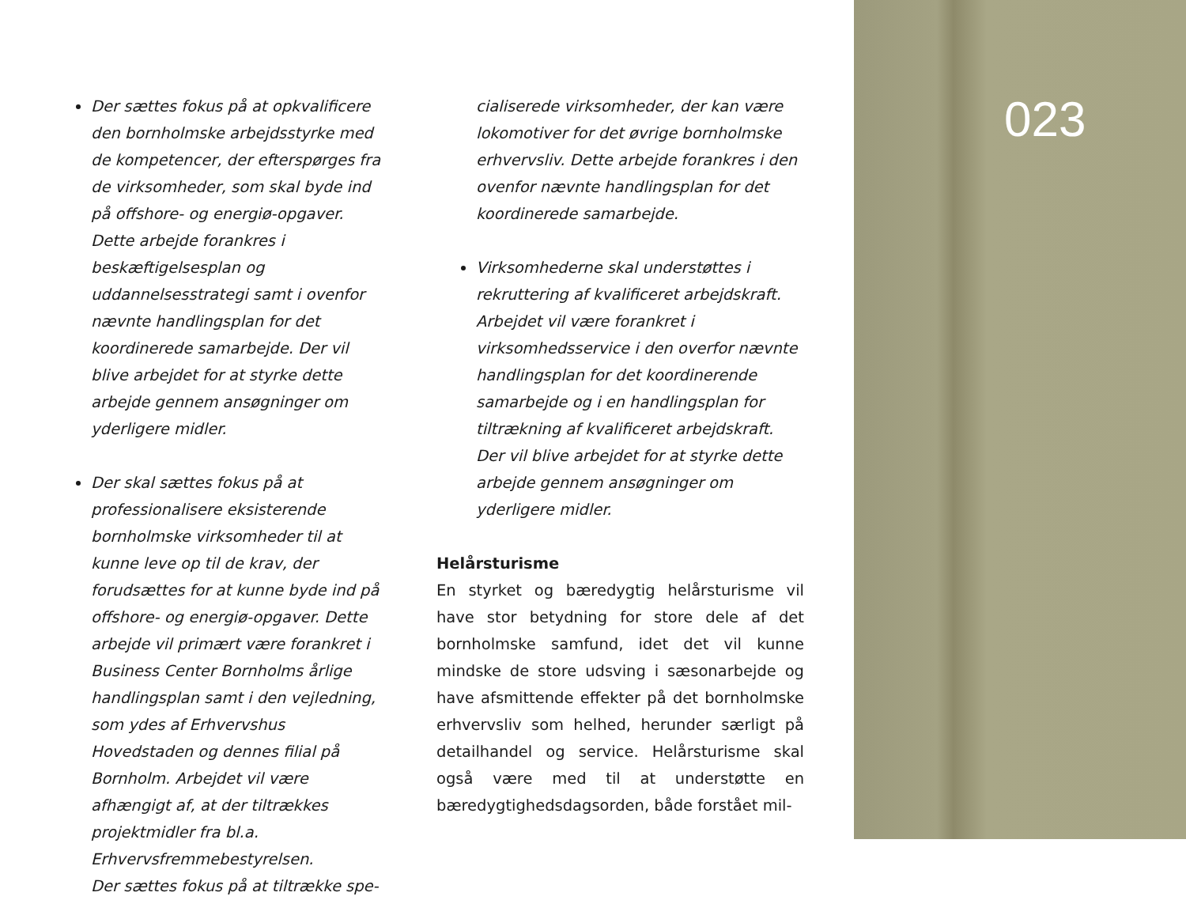023
Der sættes fokus på at opkvalificere den bornholmske arbejdsstyrke med de kompetencer, der efterspørges fra de virksomheder, som skal byde ind på offshore- og energiø-opgaver. Dette arbejde forankres i beskæftigelsesplan og uddannelsesstrategi samt i ovenfor nævnte handlingsplan for det koordinerede samarbejde. Der vil blive arbejdet for at styrke dette arbejde gennem ansøgninger om yderligere midler.
Der skal sættes fokus på at professionalisere eksisterende bornholmske virksomheder til at kunne leve op til de krav, der forudsættes for at kunne byde ind på offshore- og energiø-opgaver. Dette arbejde vil primært være forankret i Business Center Bornholms årlige handlingsplan samt i den vejledning, som ydes af Erhvervshus Hovedstaden og dennes filial på Bornholm. Arbejdet vil være afhængigt af, at der tiltrækkes projektmidler fra bl.a. Erhvervsfremmebestyrelsen.
Der sættes fokus på at tiltrække spe-
cialiserede virksomheder, der kan være lokomotiver for det øvrige bornholmske erhvervsliv. Dette arbejde forankres i den ovenfor nævnte handlingsplan for det koordinerede samarbejde.
Virksomhederne skal understøttes i rekruttering af kvalificeret arbejdskraft. Arbejdet vil være forankret i virksomhedsservice i den overfor nævnte handlingsplan for det koordinerende samarbejde og i en handlingsplan for tiltrækning af kvalificeret arbejdskraft. Der vil blive arbejdet for at styrke dette arbejde gennem ansøgninger om yderligere midler.
Helårsturisme
En styrket og bæredygtig helårsturisme vil have stor betydning for store dele af det bornholmske samfund, idet det vil kunne mindske de store udsving i sæsonarbejde og have afsmittende effekter på det bornholmske erhvervsliv som helhed, herunder særligt på detailhandel og service. Helårsturisme skal også være med til at understøtte en bæredygtighedsdagsorden, både forstået mil-